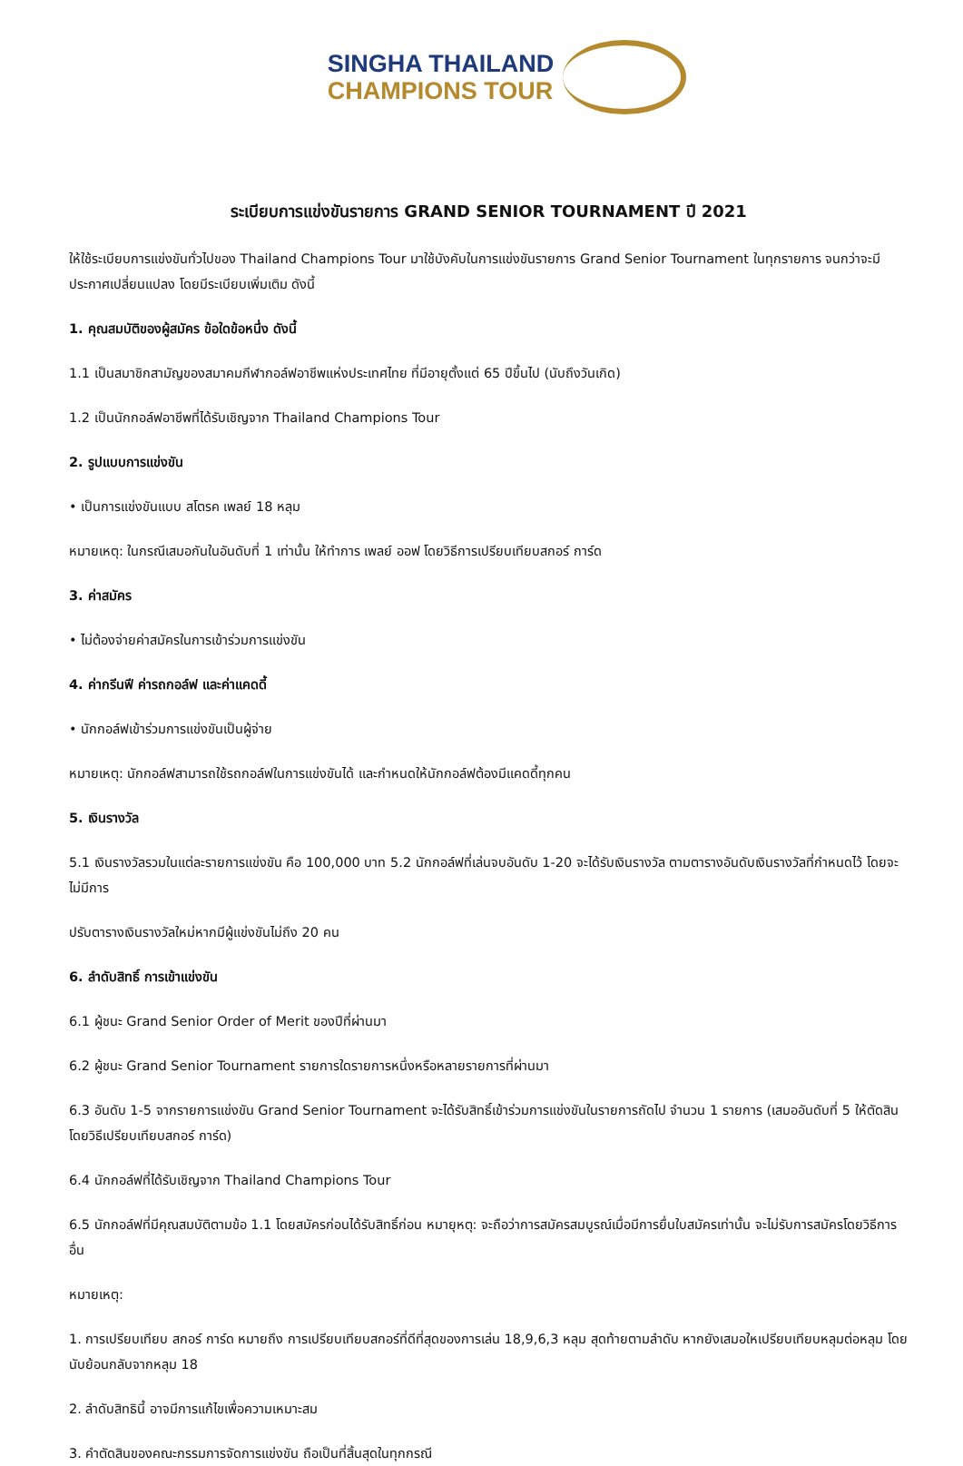SINGHA THAILAND
CHAMPIONS TOUR
ระเบียบการแข่งขันรายการ GRAND SENIOR TOURNAMENT ปี 2021
ให้ใช้ระเบียบการแข่งขันทั่วไปของ Thailand Champions Tour มาใช้บังคับในการแข่งขันรายการ Grand Senior Tournament ในทุกรายการ จนกว่าจะมีประกาศเปลี่ยนแปลง โดยมีระเบียบเพิ่มเติม ดังนี้
1. คุณสมบัติของผู้สมัคร ข้อใดข้อหนึ่ง ดังนี้
1.1 เป็นสมาชิกสามัญของสมาคมกีฬากอล์ฟอาชีพแห่งประเทศไทย ที่มีอายุตั้งแต่ 65 ปีขึ้นไป (นับถึงวันเกิด)
1.2 เป็นนักกอล์ฟอาชีพที่ได้รับเชิญจาก Thailand Champions Tour
2. รูปแบบการแข่งขัน
• เป็นการแข่งขันแบบ สโตรค เพลย์ 18 หลุม
หมายเหตุ: ในกรณีเสมอกันในอันดับที่ 1 เท่านั้น ให้ทำการ เพลย์ ออฟ โดยวิธีการเปรียบเทียบสกอร์ การ์ด
3. ค่าสมัคร
• ไม่ต้องจ่ายค่าสมัครในการเข้าร่วมการแข่งขัน
4. ค่ากรีนฟี ค่ารถกอล์ฟ และค่าแคดดี้
• นักกอล์ฟเข้าร่วมการแข่งขันเป็นผู้จ่าย
หมายเหตุ: นักกอล์ฟสามารถใช้รถกอล์ฟในการแข่งขันได้ และกำหนดให้นักกอล์ฟต้องมีแคดดี้ทุกคน
5. เงินรางวัล
5.1 เงินรางวัลรวมในแต่ละรายการแข่งขัน คือ 100,000 บาท 5.2 นักกอล์ฟที่เล่นจบอันดับ 1-20 จะได้รับเงินรางวัล ตามตารางอันดับเงินรางวัลที่กำหนดไว้ โดยจะไม่มีการ
ปรับตารางเงินรางวัลใหม่หากมีผู้แข่งขันไม่ถึง 20 คน
6. ลำดับสิทธิ์ การเข้าแข่งขัน
6.1 ผู้ชนะ Grand Senior Order of Merit ของปีที่ผ่านมา
6.2 ผู้ชนะ Grand Senior Tournament รายการใดรายการหนึ่งหรือหลายรายการที่ผ่านมา
6.3 อันดับ 1-5 จากรายการแข่งขัน Grand Senior Tournament จะได้รับสิทธิ์เข้าร่วมการแข่งขันในรายการถัดไป จำนวน 1 รายการ (เสมออันดับที่ 5 ให้ตัดสินโดยวิธีเปรียบเทียบสกอร์ การ์ด)
6.4 นักกอล์ฟที่ได้รับเชิญจาก Thailand Champions Tour
6.5 นักกอล์ฟที่มีคุณสมบัติตามข้อ 1.1 โดยสมัครก่อนได้รับสิทธิ์ก่อน หมายุหตุ: จะถือว่าการสมัครสมบูรณ์เมื่อมีการยื่นใบสมัครเท่านั้น จะไม่รับการสมัครโดยวิธีการอื่น
หมายเหตุ:
1. การเปรียบเทียบ สกอร์ การ์ด หมายถึง การเปรียบเทียบสกอร์ที่ดีที่สุดของการเล่น 18,9,6,3 หลุม สุดท้ายตามลำดับ หากยังเสมอใหเปรียบเทียบหลุมต่อหลุม โดยนับย้อนกลับจากหลุม 18
2. ลำดับสิทธินี้ อาจมีการแก้ไขเพื่อความเหมาะสม
3. คำตัดสินของคณะกรรมการจัดการแข่งขัน ถือเป็นที่สิ้นสุดในทุกกรณี